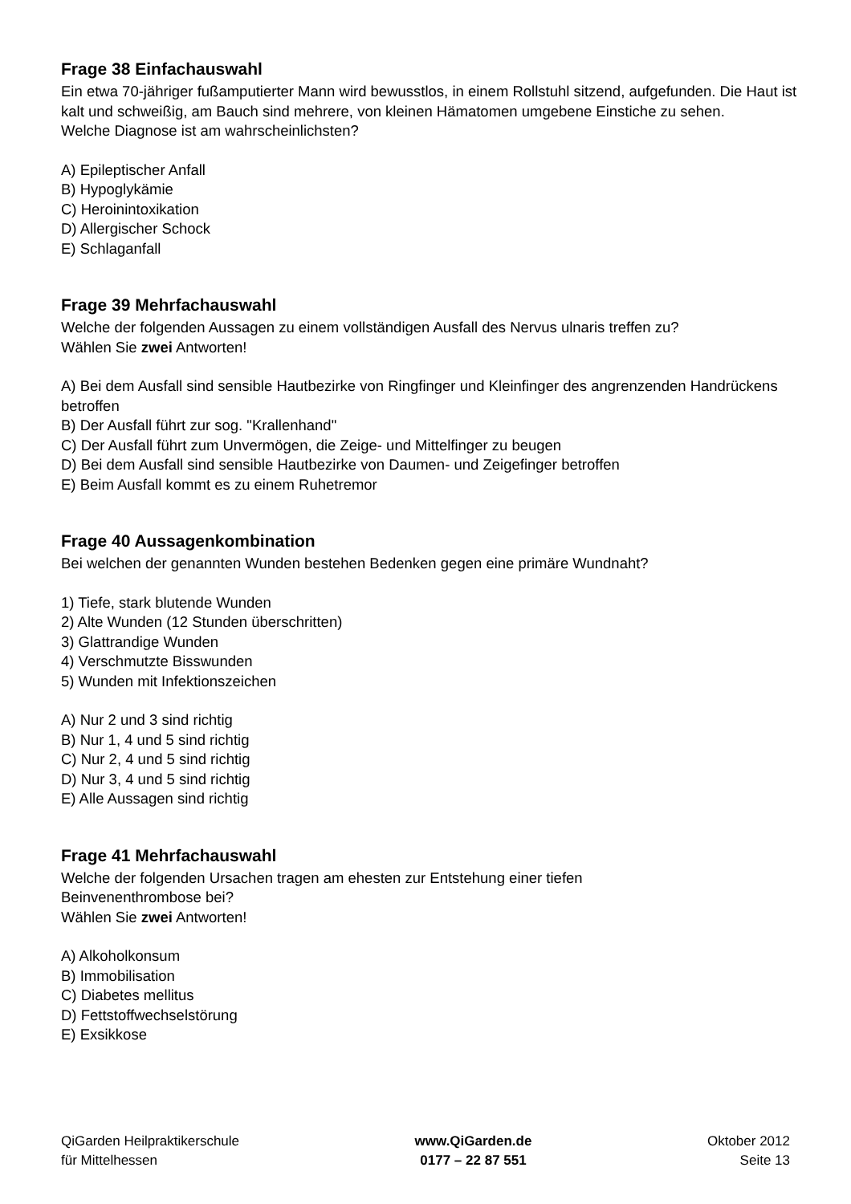Frage 38 Einfachauswahl
Ein etwa 70-jähriger fußamputierter Mann wird bewusstlos, in einem Rollstuhl sitzend, aufgefunden. Die Haut ist kalt und schweißig, am Bauch sind mehrere, von kleinen Hämatomen umgebene Einstiche zu sehen.
Welche Diagnose ist am wahrscheinlichsten?
A) Epileptischer Anfall
B) Hypoglykämie
C) Heroinintoxikation
D) Allergischer Schock
E) Schlaganfall
Frage 39 Mehrfachauswahl
Welche der folgenden Aussagen zu einem vollständigen Ausfall des Nervus ulnaris treffen zu?
Wählen Sie zwei Antworten!
A) Bei dem Ausfall sind sensible Hautbezirke von Ringfinger und Kleinfinger des angrenzenden Handrückens betroffen
B) Der Ausfall führt zur sog. "Krallenhand"
C) Der Ausfall führt zum Unvermögen, die Zeige- und Mittelfinger zu beugen
D) Bei dem Ausfall sind sensible Hautbezirke von Daumen- und Zeigefinger betroffen
E) Beim Ausfall kommt es zu einem Ruhetremor
Frage 40 Aussagenkombination
Bei welchen der genannten Wunden bestehen Bedenken gegen eine primäre Wundnaht?
1) Tiefe, stark blutende Wunden
2) Alte Wunden (12 Stunden überschritten)
3) Glattrandige Wunden
4) Verschmutzte Bisswunden
5) Wunden mit Infektionszeichen
A) Nur 2 und 3 sind richtig
B) Nur 1, 4 und 5 sind richtig
C) Nur 2, 4 und 5 sind richtig
D) Nur 3, 4 und 5 sind richtig
E) Alle Aussagen sind richtig
Frage 41 Mehrfachauswahl
Welche der folgenden Ursachen tragen am ehesten zur Entstehung einer tiefen
Beinvenenthrombose bei?
Wählen Sie zwei Antworten!
A) Alkoholkonsum
B) Immobilisation
C) Diabetes mellitus
D) Fettstoffwechselstörung
E) Exsikkose
QiGarden Heilpraktikerschule
für Mittelhessen
www.QiGarden.de
0177 – 22 87 551
Oktober 2012
Seite 13